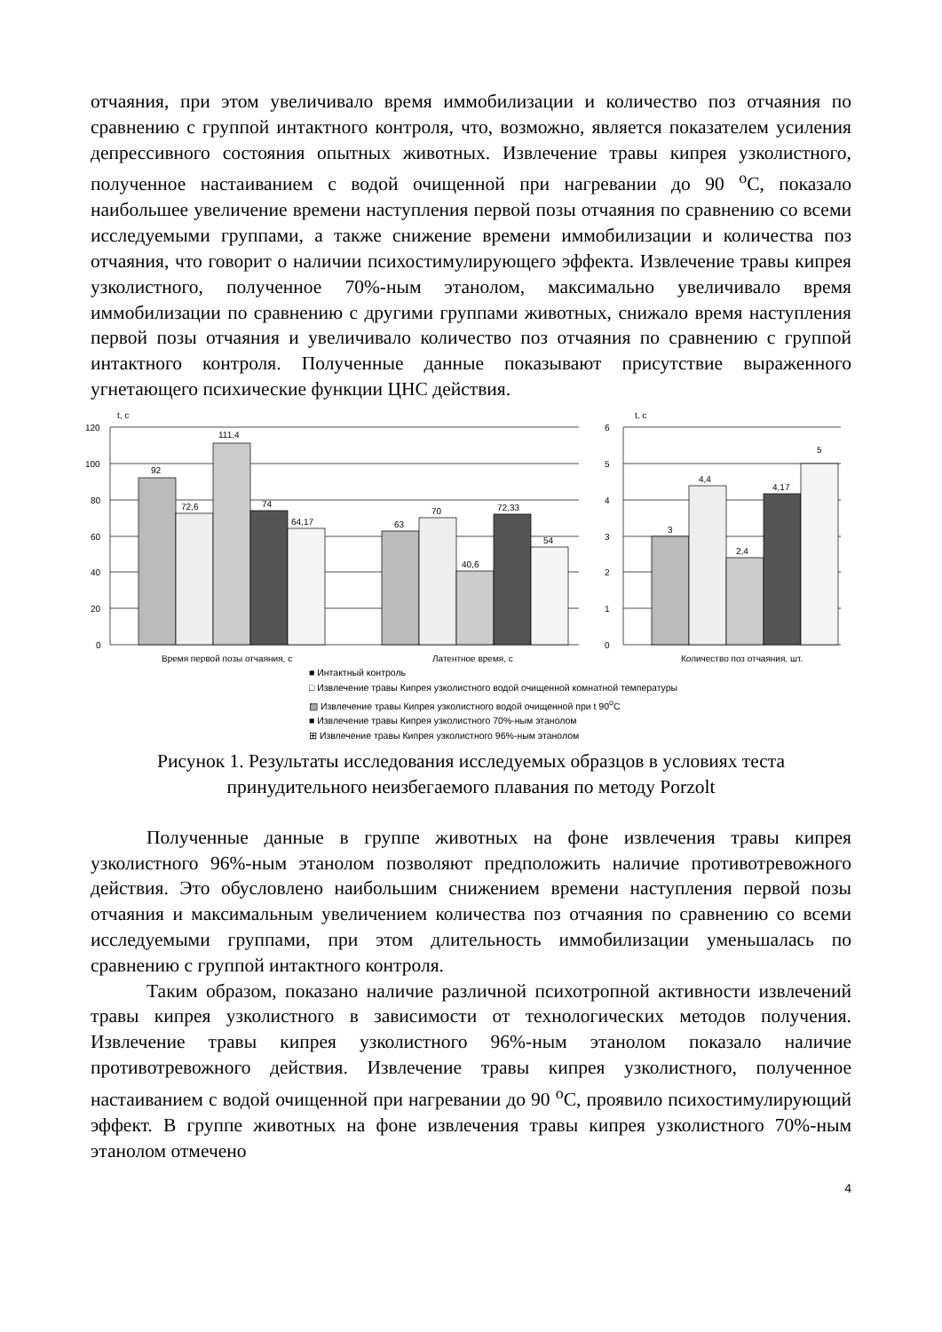отчаяния, при этом увеличивало время иммобилизации и количество поз отчаяния по сравнению с группой интактного контроля, что, возможно, является показателем усиления депрессивного состояния опытных животных. Извлечение травы кипрея узколистного, полученное настаиванием с водой очищенной при нагревании до 90 <sup>о</sup>С, показало наибольшее увеличение времени наступления первой позы отчаяния по сравнению со всеми исследуемыми группами, а также снижение времени иммобилизации и количества поз отчаяния, что говорит о наличии психостимулирующего эффекта. Извлечение травы кипрея узколистного, полученное 70%-ным этанолом, максимально увеличивало время иммобилизации по сравнению с другими группами животных, снижало время наступления первой позы отчаяния и увеличивало количество поз отчаяния по сравнению с группой интактного контроля. Полученные данные показывают присутствие выраженного угнетающего психические функции ЦНС действия.
t, c
120
100
80
60
40
20
0
92
72,6
111,4
74
64,17
63
70
40,6
72,33
54
Время первой позы отчаяния, с
Латентное время, с
t, c
6
5
4
3
2
1
0
3
4,4
2,4
4,17
5
Количество поз отчаяния, шт.
■ Интактный контроль
□ Извлечение травы Кипрея узколистного водой очищенной комнатной температуры
▨ Извлечение травы Кипрея узколистного водой очищенной при t 90<sup>о</sup>С
■ Извлечение травы Кипрея узколистного 70%-ным этанолом
⊞ Извлечение травы Кипрея узколистного 96%-ным этанолом
Рисунок 1. Результаты исследования исследуемых образцов в условиях теста принудительного неизбегаемого плавания по методу Porzolt
Полученные данные в группе животных на фоне извлечения травы кипрея узколистного 96%-ным этанолом позволяют предположить наличие противотревожного действия. Это обусловлено наибольшим снижением времени наступления первой позы отчаяния и максимальным увеличением количества поз отчаяния по сравнению со всеми исследуемыми группами, при этом длительность иммобилизации уменьшалась по сравнению с группой интактного контроля.
Таким образом, показано наличие различной психотропной активности извлечений травы кипрея узколистного в зависимости от технологических методов получения. Извлечение травы кипрея узколистного 96%-ным этанолом показало наличие противотревожного действия. Извлечение травы кипрея узколистного, полученное настаиванием с водой очищенной при нагревании до 90 <sup>о</sup>С, проявило психостимулирующий эффект. В группе животных на фоне извлечения травы кипрея узколистного 70%-ным этанолом отмечено
4